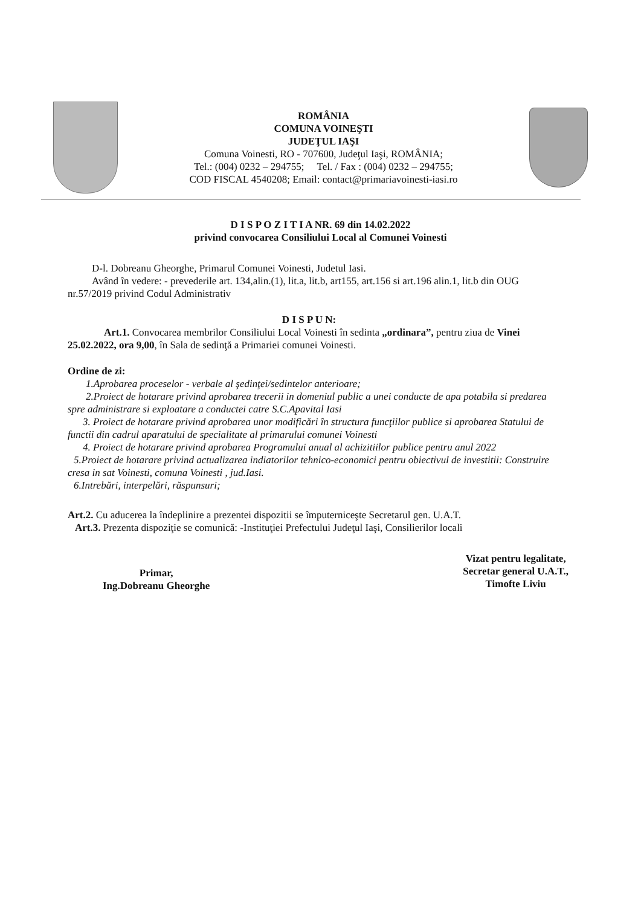ROMÂNIA
COMUNA VOINEŞTI
JUDEŢUL IAŞI
Comuna Voinesti, RO - 707600, Judeţul Iaşi, ROMÂNIA;
Tel.: (004) 0232 – 294755; Tel. / Fax : (004) 0232 – 294755;
COD FISCAL 4540208; Email: contact@primariavoinesti-iasi.ro
D I S P O Z I T I A NR. 69 din 14.02.2022
privind convocarea Consiliului Local al Comunei Voinesti
D-l. Dobreanu Gheorghe, Primarul Comunei Voinesti, Judetul Iasi.
Având în vedere: - prevederile art. 134,alin.(1), lit.a, lit.b, art155, art.156 si art.196 alin.1, lit.b din OUG nr.57/2019 privind Codul Administrativ
D I S P U N:
Art.1. Convocarea membrilor Consiliului Local Voinesti în sedinta „ordinara”, pentru ziua de Vinei 25.02.2022, ora 9,00, în Sala de sedinţă a Primariei comunei Voinesti.
Ordine de zi:
1.Aprobarea proceselor - verbale al şedinţei/sedintelor anterioare;
2.Proiect de hotarare privind aprobarea trecerii in domeniul public a unei conducte de apa potabila si predarea spre administrare si exploatare a conductei catre S.C.Apavital Iasi
3. Proiect de hotarare privind aprobarea unor modificări în structura funcţiilor publice si aprobarea Statului de functii din cadrul aparatului de specialitate al primarului comunei Voinesti
4. Proiect de hotarare privind aprobarea Programului anual al achizitiilor publice pentru anul 2022
5.Proiect de hotarare privind actualizarea indiatorilor tehnico-economici pentru obiectivul de investitii: Construire cresa in sat Voinesti, comuna Voinesti , jud.Iasi.
6.Intrebări, interpelări, răspunsuri;
Art.2. Cu aducerea la îndeplinire a prezentei dispozitii se împuterniceşte Secretarul gen. U.A.T.
Art.3. Prezenta dispoziţie se comunică: -Instituţiei Prefectului Judeţul Iaşi, Consilierilor locali
Primar,
Ing.Dobreanu Gheorghe
Vizat pentru legalitate,
Secretar general U.A.T.,
Timofte Liviu